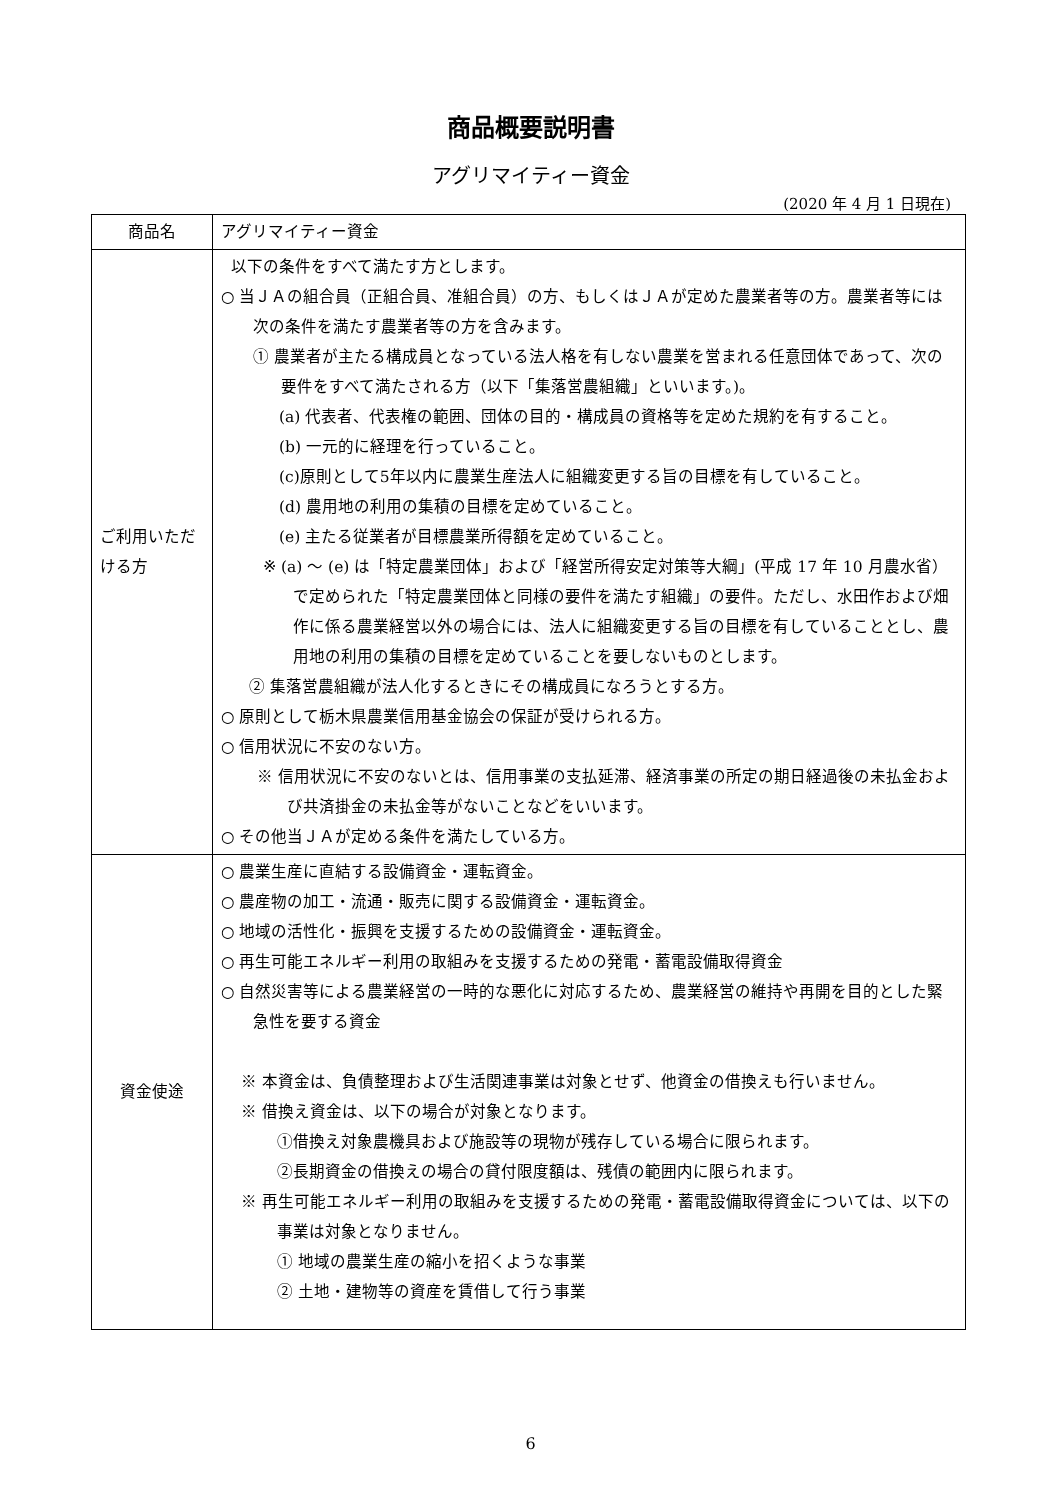商品概要説明書
アグリマイティー資金
(2020 年 4 月 1 日現在)
| 商品名 | アグリマイティー資金 |
| ご利用いただける方 | 以下の条件をすべて満たす方とします。 ○ 当ＪＡの組合員（正組合員、准組合員）の方、もしくはＪＡが定めた農業者等の方。農業者等には次の条件を満たす農業者等の方を含みます。 ① 農業者が主たる構成員となっている法人格を有しない農業を営まれる任意団体であって、次の要件をすべて満たされる方（以下「集落営農組織」といいます。)。 (a) 代表者、代表権の範囲、団体の目的・構成員の資格等を定めた規約を有すること。 (b) 一元的に経理を行っていること。 (c)原則として5年以内に農業生産法人に組織変更する旨の目標を有していること。 (d) 農用地の利用の集積の目標を定めていること。 (e) 主たる従業者が目標農業所得額を定めていること。 ※ (a) ～ (e) は「特定農業団体」および「経営所得安定対策等大綱」(平成 17 年 10 月農水省）で定められた「特定農業団体と同様の要件を満たす組織」の要件。ただし、水田作および畑作に係る農業経営以外の場合には、法人に組織変更する旨の目標を有していることとし、農用地の利用の集積の目標を定めていることを要しないものとします。 ② 集落営農組織が法人化するときにその構成員になろうとする方。 ○ 原則として栃木県農業信用基金協会の保証が受けられる方。 ○ 信用状況に不安のない方。 ※ 信用状況に不安のないとは、信用事業の支払延滞、経済事業の所定の期日経過後の未払金および共済掛金の未払金等がないことなどをいいます。 ○ その他当ＪＡが定める条件を満たしている方。 |
| 資金使途 | ○ 農業生産に直結する設備資金・運転資金。 ○ 農産物の加工・流通・販売に関する設備資金・運転資金。 ○ 地域の活性化・振興を支援するための設備資金・運転資金。 ○ 再生可能エネルギー利用の取組みを支援するための発電・蓄電設備取得資金 ○ 自然災害等による農業経営の一時的な悪化に対応するため、農業経営の維持や再開を目的とした緊急性を要する資金 ※ 本資金は、負債整理および生活関連事業は対象とせず、他資金の借換えも行いません。 ※ 借換え資金は、以下の場合が対象となります。 ①借換え対象農機具および施設等の現物が残存している場合に限られます。 ②長期資金の借換えの場合の貸付限度額は、残債の範囲内に限られます。 ※ 再生可能エネルギー利用の取組みを支援するための発電・蓄電設備取得資金については、以下の事業は対象となりません。 ① 地域の農業生産の縮小を招くような事業 ② 土地・建物等の資産を賃借して行う事業 |
6